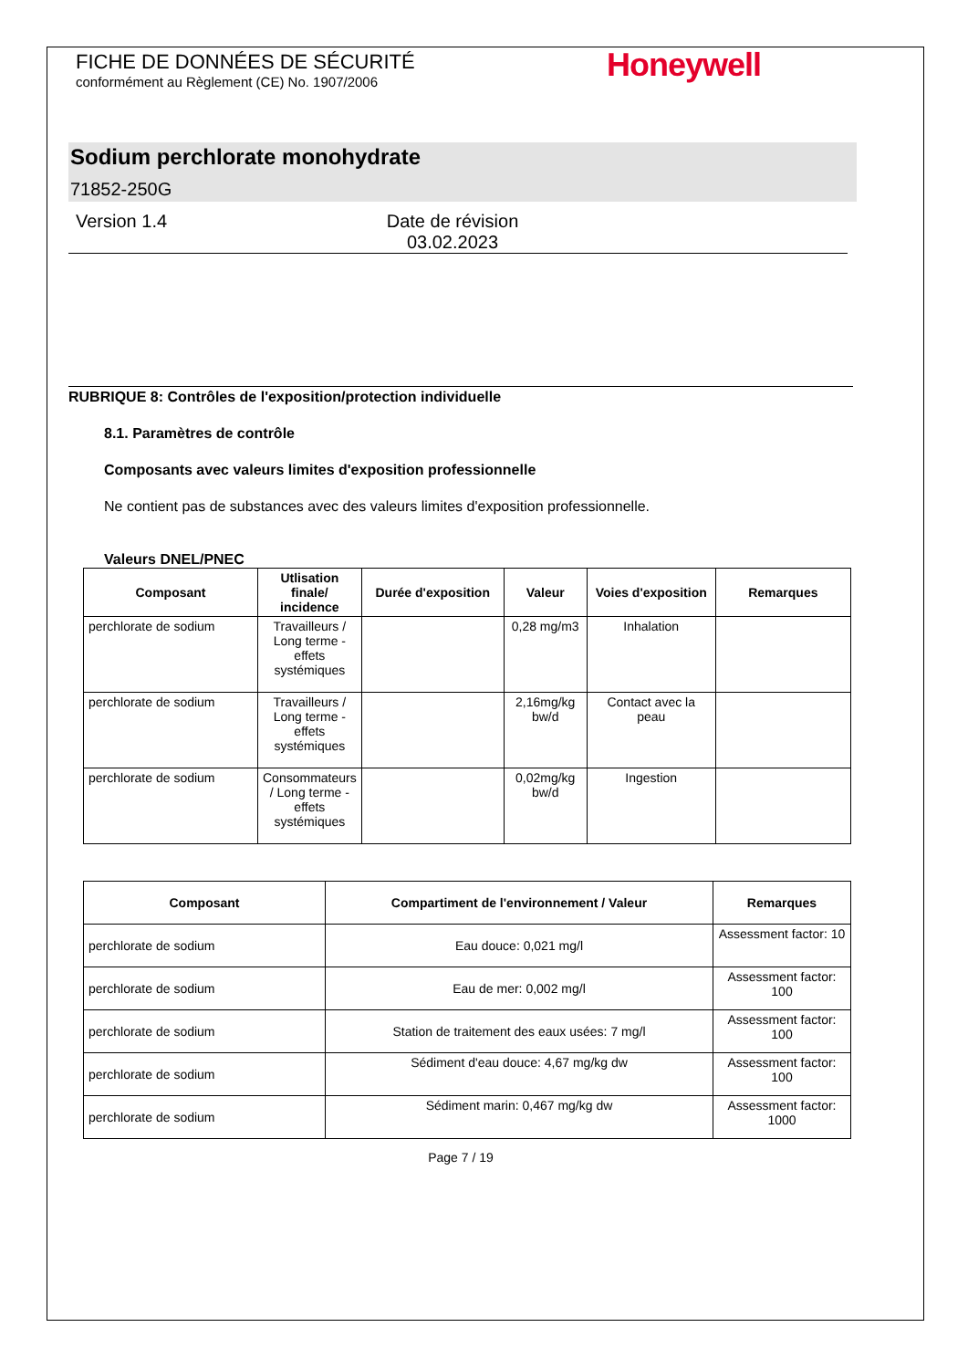Honeywell
FICHE DE DONNÉES DE SÉCURITÉ
conformément au Règlement (CE) No. 1907/2006
Sodium perchlorate monohydrate
71852-250G
Version 1.4 Date de révision 03.02.2023
RUBRIQUE 8: Contrôles de l'exposition/protection individuelle
8.1. Paramètres de contrôle
Composants avec valeurs limites d'exposition professionnelle
Ne contient pas de substances avec des valeurs limites d'exposition professionnelle.
Valeurs DNEL/PNEC
| Composant | Utlisation finale/ incidence | Durée d'exposition | Valeur | Voies d'exposition | Remarques |
| --- | --- | --- | --- | --- | --- |
| perchlorate de sodium | Travailleurs / Long terme - effets systémiques | | 0,28 mg/m3 | Inhalation | |
| perchlorate de sodium | Travailleurs / Long terme - effets systémiques | | 2,16mg/kg bw/d | Contact avec la peau | |
| perchlorate de sodium | Consommateurs / Long terme - effets systémiques | | 0,02mg/kg bw/d | Ingestion | |
| Composant | Compartiment de l'environnement / Valeur | Remarques |
| --- | --- | --- |
| perchlorate de sodium | Eau douce: 0,021 mg/l | Assessment factor: 10 |
| perchlorate de sodium | Eau de mer: 0,002 mg/l | Assessment factor: 100 |
| perchlorate de sodium | Station de traitement des eaux usées: 7 mg/l | Assessment factor: 100 |
| perchlorate de sodium | Sédiment d'eau douce: 4,67 mg/kg dw | Assessment factor: 100 |
| perchlorate de sodium | Sédiment marin: 0,467 mg/kg dw | Assessment factor: 1000 |
Page 7 / 19